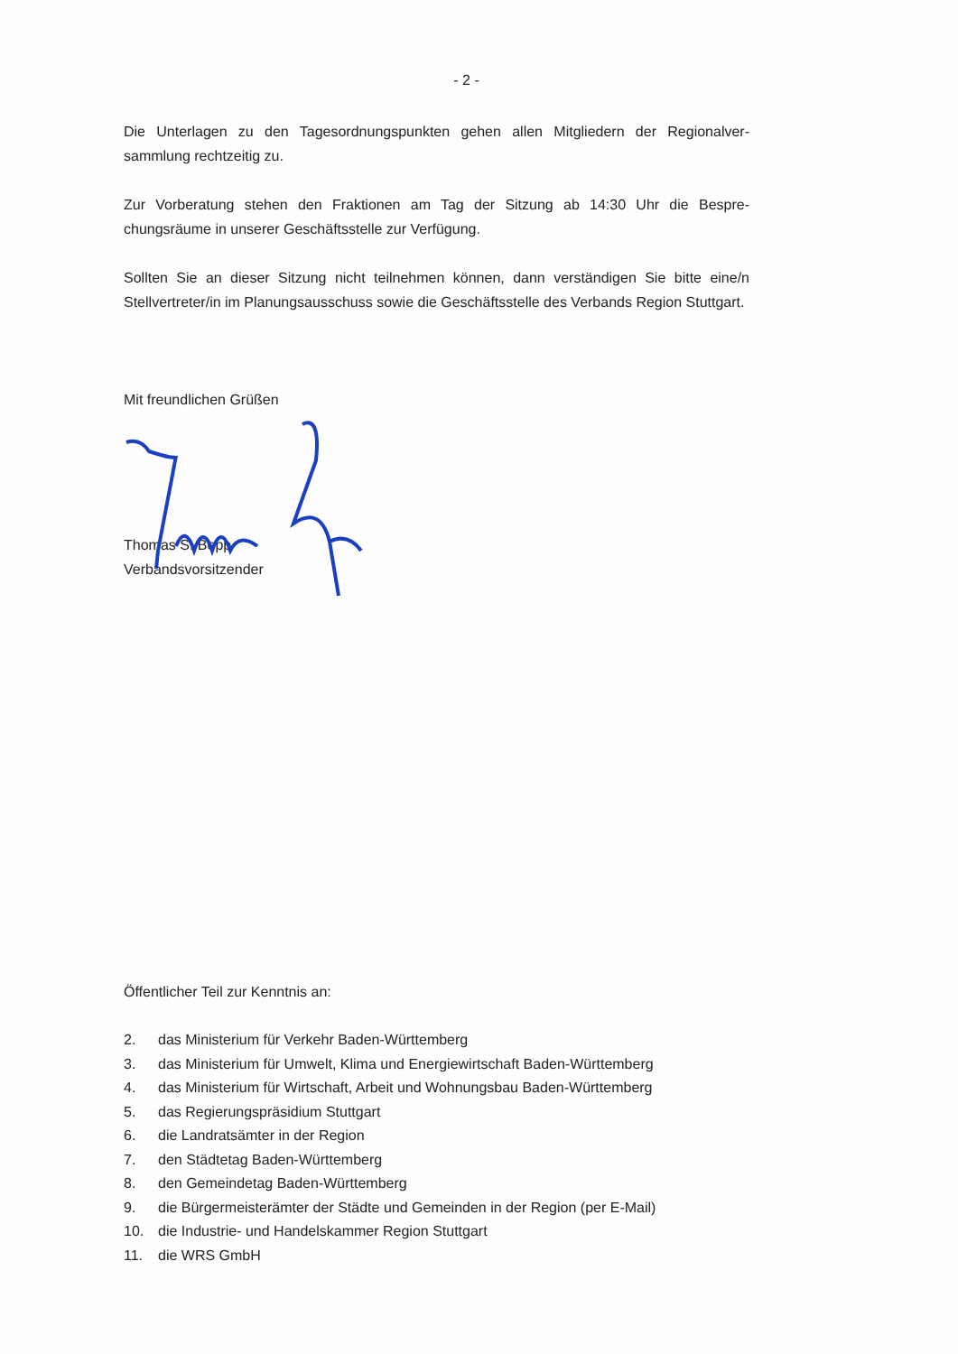- 2 -
Die Unterlagen zu den Tagesordnungspunkten gehen allen Mitgliedern der Regionalver-sammlung rechtzeitig zu.
Zur Vorberatung stehen den Fraktionen am Tag der Sitzung ab 14:30 Uhr die Bespre-chungsräume in unserer Geschäftsstelle zur Verfügung.
Sollten Sie an dieser Sitzung nicht teilnehmen können, dann verständigen Sie bitte eine/n Stellvertreter/in im Planungsausschuss sowie die Geschäftsstelle des Verbands Region Stuttgart.
Mit freundlichen Grüßen
Thomas S. Bopp
Verbandsvorsitzender
Öffentlicher Teil zur Kenntnis an:
2. das Ministerium für Verkehr Baden-Württemberg
3. das Ministerium für Umwelt, Klima und Energiewirtschaft Baden-Württemberg
4. das Ministerium für Wirtschaft, Arbeit und Wohnungsbau Baden-Württemberg
5. das Regierungspräsidium Stuttgart
6. die Landratsämter in der Region
7. den Städtetag Baden-Württemberg
8. den Gemeindetag Baden-Württemberg
9. die Bürgermeisterämter der Städte und Gemeinden in der Region (per E-Mail)
10. die Industrie- und Handelskammer Region Stuttgart
11. die WRS GmbH